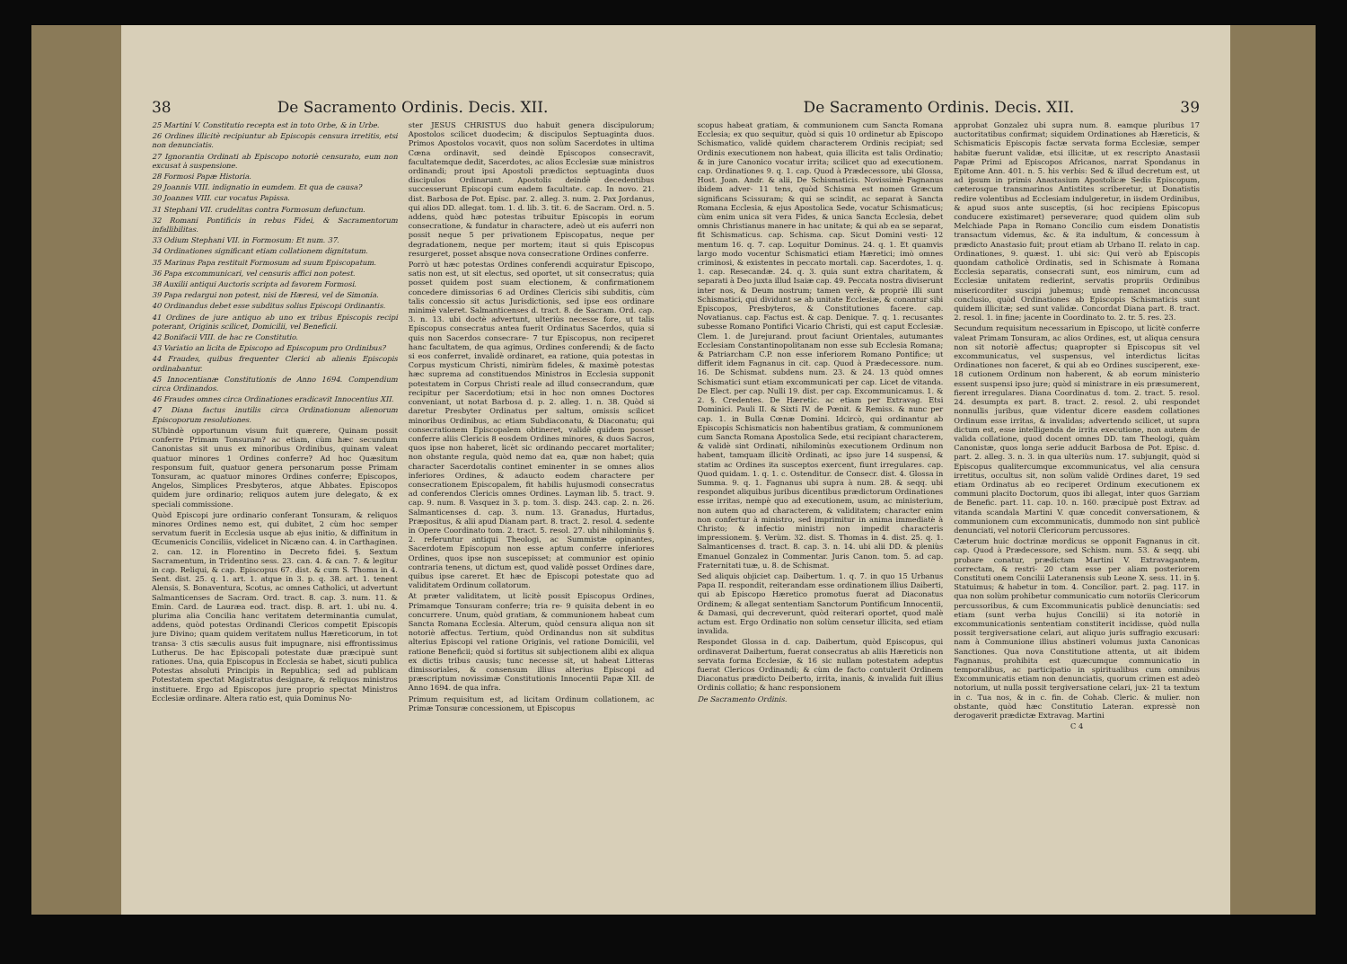38 De Sacramento Ordinis. Decis. XII.
25 Martini V. Constitutio recepta est in toto Orbe, & in Urbe.
26 Ordines illicitè recipiuntur ab Episcopis censura irretitis, etsi non denunciatis.
27 Ignorantia Ordinati ab Episcopo notoriè censurato, eum non excusat à suspensione.
28 Formosi Papæ Historia.
29 Joannis VIII. indignatio in eumdem. Et qua de causa?
30 Joannes VIII. cur vocatus Papissa.
31 Stephani VII. crudelitas contra Formosum defunctum.
32 Romani Pontificis in rebus Fidei, & Sacramentorum infallibilitas.
33 Odium Stephani VII. in Formosum: Et num. 37.
34 Ordinationes significant etiam collationem dignitatum.
35 Marinus Papa restituit Formosum ad suum Episcopatum.
36 Papa excommunicari, vel censuris affici non potest.
38 Auxilii antiqui Auctoris scripta ad favorem Formosi.
39 Papa redargui non potest, nisi de Hæresi, vel de Simonia.
40 Ordinandus debet esse subditus solius Episcopi Ordinantis.
41 Ordines de jure antiquo ab uno ex tribus Episcopis recipi poterant, Originis scilicet, Domicilii, vel Beneficii.
42 Bonifacii VIII. de hac re Constitutio.
43 Variatio an licita de Episcopo ad Episcopum pro Ordinibus?
44 Fraudes, quibus frequenter Clerici ab alienis Episcopis ordinabantur.
45 Innocentianæ Constitutionis de Anno 1694. Compendium circa Ordinandos.
46 Fraudes omnes circa Ordinationes eradicavit Innocentius XII.
47 Diana factus inutilis circa Ordinationum alienorum Episcoporum resolutiones.
SUbindè opportunum visum fuit quærere, Quinam possit conferre Primam Tonsuram? ac etiam, cùm hæc secundum Canonistas sit unus ex minoribus Ordinibus, quinam valeat quatuor minores 1 Ordines conferre? Ad hoc Quæsitum responsum fuit, quatuor genera personarum posse Primam Tonsuram, ac quatuor minores Ordines conferre; Episcopos, Angelos, Simplices Presbyteros, atque Abbates. Episcopos quidem jure ordinario; reliquos autem jure delegato, & ex speciali commissione.
Quòd Episcopi jure ordinario conferant Tonsuram, & reliquos minores Ordines nemo est, qui dubitet, 2 cùm hoc semper servatum fuerit in Ecclesia usque ab ejus initio, & diffinitum in Œcumenicis Conciliis, videlicet in Nicæno can. 4. in Carthaginen. 2. can. 12. in Florentino in Decreto fidei. §. Sextum Sacramentum, in Tridentino sess. 23. can. 4. & can. 7. & legitur in cap. Reliqui, & cap. Episcopus 67. dist. & cum S. Thoma in 4. Sent. dist. 25. q. 1. art. 1. atque in 3. p. q. 38. art. 1. tenent Alensis, S. Bonaventura, Scotus, ac omnes Catholici, ut advertunt Salmanticenses de Sacram. Ord. tract. 8. cap. 3. num. 11. & Emin. Card. de Lauræa eod. tract. disp. 8. art. 1. ubi nu. 4. plurima alia Concilia hanc veritatem determinantia cumulat, addens, quòd potestas Ordinandi Clericos competit Episcopis jure Divino; quam quidem veritatem nullus Hæreticorum, in tot transa- 3 ctis sæculis ausus fuit impugnare, nisi effrontissimus Lutherus. De hac Episcopali potestate duæ præcipuè sunt rationes. Una, quia Episcopus in Ecclesia se habet, sicuti publica Potestas absoluti Principis in Republica; sed ad publicam Potestatem spectat Magistratus designare, & reliquos ministros instituere. Ergo ad Episcopos jure proprio spectat Ministros Ecclesiæ ordinare. Altera ratio est, quia Dominus No-
ster JESUS CHRISTUS duo habuit genera discipulorum; Apostolos scilicet duodecim; & discipulos Septuaginta duos. Primos Apostolos vocavit, quos non solùm Sacerdotes in ultima Cœna ordinavit, sed deindè Episcopos consecravit, facultatemque dedit, Sacerdotes, ac alios Ecclesiæ suæ ministros ordinandi; prout ipsi Apostoli prædictos septuaginta duos discipulos Ordinarunt. Apostolis deindè decedentibus successerunt Episcopi cum eadem facultate. cap. In novo. 21. dist. Barbosa de Pot. Episc. par. 2. alleg. 3. num. 2. Pax Jordanus, qui alios DD. allegat. tom. 1. d. lib. 3. tit. 6. de Sacram. Ord. n. 5. addens, quòd hæc potestas tribuitur Episcopis in eorum consecratione, & fundatur in charactere, adeò ut eis auferri non possit neque 5 per privationem Episcopatus, neque per degradationem, neque per mortem; itaut si quis Episcopus resurgeret, posset absque nova consecratione Ordines conferre.
Porrò ut hæc potestas Ordines conferendi acquiratur Episcopo, satis non est, ut sit electus, sed oportet, ut sit consecratus; quia posset quidem post suam electionem, & confirmationem concedere dimissorias 6 ad Ordines Clericis sibi subditis, cùm talis concessio sit actus Jurisdictionis, sed ipse eos ordinare minimè valeret. Salmanticenses d. tract. 8. de Sacram. Ord. cap. 3. n. 13. ubi doctè advertunt, ulteriùs necesse fore, ut talis Episcopus consecratus antea fuerit Ordinatus Sacerdos, quia si quis non Sacerdos consecrare- 7 tur Episcopus, non reciperet hanc facultatem, de qua agimus, Ordines conferendi; & de facto si eos conferret, invalidè ordinaret, ea ratione, quia potestas in Corpus mysticum Christi, nimirùm fideles, & maximè potestas hæc suprema ad constituendos Ministros in Ecclesia supponit potestatem in Corpus Christi reale ad illud consecrandum, quæ recipitur per Sacerdotium; etsi in hoc non omnes Doctores conveniant, ut notat Barbosa d. p. 2. alleg. 1. n. 38. Quòd si daretur Presbyter Ordinatus per saltum, omissis scilicet minoribus Ordinibus, ac etiam Subdiaconatu, & Diaconatu; qui consecrationem Episcopalem obtineret, validè quidem posset conferre aliis Clericis 8 eosdem Ordines minores, & duos Sacros, quos ipse non haberet, licèt sic ordinando peccaret mortaliter; non obstante regula, quòd nemo dat ea, quæ non habet; quia character Sacerdotalis continet eminenter in se omnes alios inferiores Ordines, & adaucto eodem charactere per consecrationem Episcopalem, fit habilis hujusmodi consecratus ad conferendos Clericis omnes Ordines. Layman lib. 5. tract. 9. cap. 9. num. 8. Vasquez in 3. p. tom. 3. disp. 243. cap. 2. n. 26. Salmanticenses d. cap. 3. num. 13. Granadus, Hurtadus, Præpositus, & alii apud Dianam part. 8. tract. 2. resol. 4. sedente in Opere Coordinato tom. 2. tract. 5. resol. 27. ubi nihilominùs §. 2. referuntur antiqui Theologi, ac Summistæ opinantes, Sacerdotem Episcopum non esse aptum conferre inferiores Ordines, quos ipse non suscepisset; at communior est opinio contraria tenens, ut dictum est, quod validè posset Ordines dare, quibus ipse careret. Et hæc de Episcopi potestate quo ad validitatem Ordinum collatorum.
At præter validitatem, ut licitè possit Episcopus Ordines, Primamque Tonsuram conferre; tria re- 9 quisita debent in eo concurrere. Unum, quòd gratiam, & communionem habeat cum Sancta Romana Ecclesia. Alterum, quòd censura aliqua non sit notoriè affectus. Tertium, quòd Ordinandus non sit subditus alterius Episcopi vel ratione Originis, vel ratione Domicilii, vel ratione Beneficii; quòd si fortitus sit subjectionem alibi ex aliqua ex dictis tribus causis; tunc necesse sit, ut habeat Litteras dimissoriales, & consensum illius alterius Episcopi ad præscriptum novissimæ Constitutionis Innocentii Papæ XII. de Anno 1694. de qua infra.
Primum requisitum est, ad licitam Ordinum collationem, ac Primæ Tonsuræ concessionem, ut Episcopus
De Sacramento Ordinis. Decis. XII. 39
scopus habeat gratiam, & communionem cum Sancta Romana Ecclesia; ex quo sequitur, quòd si quis 10 ordinetur ab Episcopo Schismatico, validè quidem characterem Ordinis recipiat; sed Ordinis executionem non habeat, quia illicita est talis Ordinatio; & in jure Canonico vocatur irrita; scilicet quo ad executionem. cap. Ordinationes 9. q. 1. cap. Quod à Prædecessore, ubi Glossa, Host. Joan. Andr. & alii, De Schismaticis. Novissimè Fagnanus ibidem adver- 11 tens, quòd Schisma est nomen Græcum significans Scissuram; & qui se scindit, ac separat à Sancta Romana Ecclesia, & ejus Apostolica Sede, vocatur Schismaticus; cùm enim unica sit vera Fides, & unica Sancta Ecclesia, debet omnis Christianus manere in hac unitate; & qui ab ea se separat, fit Schismaticus. cap. Schisma. cap. Sicut Domini vesti- 12 mentum 16. q. 7. cap. Loquitur Dominus. 24. q. 1. Et quamvis largo modo vocentur Schismatici etiam Hæretici; imò omnes criminosi, & existentes in peccato mortali. cap. Sacerdotes, 1. q. 1. cap. Resecandæ. 24. q. 3. quia sunt extra charitatem, & separati à Deo juxta illud Isaiæ cap. 49. Peccata nostra diviserunt inter nos, & Deum nostrum; tamen verè, & propriè illi sunt Schismatici, qui dividunt se ab unitate Ecclesiæ, & conantur sibi Episcopos, Presbyteros, & Constitutiones facere. cap. Novatianus. cap. Factus est. & cap. Denique. 7. q. 1. recusantes subesse Romano Pontifici Vicario Christi, qui est caput Ecclesiæ. Clem. 1. de Jurejurand. prout faciunt Orientales, autumantes Ecclesiam Constantinopolitanam non esse sub Ecclesia Romana; & Patriarcham C.P. non esse inferiorem Romano Pontifice; ut differit idem Fagnanus in cit. cap. Quod à Prædecessore. num. 16. De Schismat. subdens num. 23. & 24. 13 quòd omnes Schismatici sunt etiam excommunicati per cap. Licet de vitanda. De Elect. per cap. Nulli 19. dist. per cap. Excommunicamus. 1. & 2. §. Credentes. De Hæretic. ac etiam per Extravag. Etsi Dominici. Pauli II. & Sixti IV. de Pœnit. & Remiss. & nunc per cap. 1. in Bulla Cœnæ Domini. Idcircò, qui ordinantur ab Episcopis Schismaticis non habentibus gratiam, & communionem cum Sancta Romana Apostolica Sede, etsi recipiant characterem, & validè sint Ordinati, nihilominùs executionem Ordinum non habent, tamquam illicitè Ordinati, ac ipso jure 14 suspensi, & statim ac Ordines ita susceptos exercent, fiunt irregulares. cap. Quod quidam. 1. q. 1. c. Ostenditur. de Consecr. dist. 4. Glossa in Summa. 9. q. 1. Fagnanus ubi supra à num. 28. & seqq. ubi respondet aliquibus juribus dicentibus prædictorum Ordinationes esse irritas, nempè quo ad executionem, usum, ac ministerium, non autem quo ad characterem, & validitatem; character enim non confertur à ministro, sed imprimitur in anima immediatè à Christo; & infectio ministri non impedit characteris impressionem. §. Verùm. 32. dist. S. Thomas in 4. dist. 25. q. 1. Salmanticenses d. tract. 8. cap. 3. n. 14. ubi alii DD. & pleniùs Emanuel Gonzalez in Commentar. Juris Canon. tom. 5. ad cap. Fraternitati tuæ, u. 8. de Schismat.
Sed aliquis objiciet cap. Daibertum. 1. q. 7. in quo 15 Urbanus Papa II. respondit, reiterandam esse ordinationem illius Daiberti, qui ab Episcopo Hæretico promotus fuerat ad Diaconatus Ordinem; & allegat sententiam Sanctorum Pontificum Innocentii, & Damasi, qui decreverunt, quòd reiterari oportet, quod malè actum est. Ergo Ordinatio non solùm censetur illicita, sed etiam invalida.
Respondet Glossa in d. cap. Daibertum, quòd Episcopus, qui ordinaverat Daibertum, fuerat consecratus ab aliis Hæreticis non servata forma Ecclesiæ, & 16 sic nullam potestatem adeptus fuerat Clericos Ordinandi; & cùm de facto contulerit Ordinem Diaconatus prædicto Deiberto, irrita, inanis, & invalida fuit illius Ordinis collatio; & hanc responsionem
De Sacramento Ordinis.
approbat Gonzalez ubi supra num. 8. eamque pluribus 17 auctoritatibus confirmat; siquidem Ordinationes ab Hæreticis, & Schismaticis Episcopis factæ servata forma Ecclesiæ, semper habitæ fuerunt validæ, etsi illicitæ, ut ex rescripto Anastasii Papæ Primi ad Episcopos Africanos, narrat Spondanus in Epitome Ann. 401. n. 5. his verbis: Sed & illud decretum est, ut ad ipsum in primis Anastasium Apostolicæ Sedis Episcopum, cæterosque transmarinos Antistites scriberetur, ut Donatistis redire volentibus ad Ecclesiam indulgeretur, in iisdem Ordinibus, & apud suos ante susceptis, (si hoc recipiens Episcopus conducere existimaret) perseverare; quod quidem olim sub Melchiade Papa in Romano Concilio cum eisdem Donatistis transactum videmus, &c. & ita indultum, & concessum à prædicto Anastasio fuit; prout etiam ab Urbano II. relato in cap. Ordinationes, 9. quæst. 1. ubi sic: Qui verò ab Episcopis quondam catholicè Ordinatis, sed in Schismate à Romana Ecclesia separatis, consecrati sunt, eos nimirum, cum ad Ecclesiæ unitatem redierint, servatis propriis Ordinibus misericorditer suscipi jubemus; undè remanet inconcussa conclusio, quòd Ordinationes ab Episcopis Schismaticis sunt quidem illicitæ; sed sunt validæ. Concordat Diana part. 8. tract. 2. resol. 1. in fine; jacente in Coordinato to. 2. tr. 5. res. 23.
Secundum requisitum necessarium in Episcopo, ut licitè conferre valeat Primam Tonsuram, ac alios Ordines, est, ut aliqua censura non sit notoriè affectus; quapropter si Episcopus sit vel excommunicatus, vel suspensus, vel interdictus licitas Ordinationes non faceret, & qui ab eo Ordines susciperent, exe- 18 cutionem Ordinum non haberent, & ab eorum ministerio essent suspensi ipso jure; quòd si ministrare in eis præsumerent, fierent irregulares. Diana Coordinatus d. tom. 2. tract. 5. resol. 24. desumpta ex part. 8. tract. 2. resol. 2. ubi respondet nonnullis juribus, quæ videntur dicere easdem collationes Ordinum esse irritas, & invalidas; advertendo scilicet, ut supra dictum est, esse intelligenda de irrita executione, non autem de valida collatione, quod docent omnes DD. tam Theologi, quàm Canonistæ, quos longa serie adducit Barbosa de Pot. Episc. d. part. 2. alleg. 3. n. 3. in qua ulteriùs num. 17. subjungit, quòd si Episcopus qualitercumque excommunicatus, vel alia censura irretitus, occultus sit, non solùm validè Ordines daret, 19 sed etiam Ordinatus ab eo reciperet Ordinum executionem ex communi placito Doctorum, quos ibi allegat, inter quos Garziam de Benefic. part. 11. cap. 10. n. 160. præcipuè post Extrav. ad vitanda scandala Martini V. quæ concedit conversationem, & communionem cum excommunicatis, dummodo non sint publicè denunciati, vel notorii Clericorum percussores.
Cæterum huic doctrinæ mordicus se opponit Fagnanus in cit. cap. Quod à Prædecessore, sed Schism. num. 53. & seqq. ubi probare conatur, prædictam Martini V. Extravagantem, correctam, & restri- 20 ctam esse per aliam posteriorem Constituti onem Concilii Lateranensis sub Leone X. sess. 11. in §. Statuimus; & habetur in tom. 4. Concilior. part. 2. pag. 117. in qua non solùm prohibetur communicatio cum notoriis Clericorum percussoribus, & cum Excommunicatis publicè denunciatis: sed etiam (sunt verba hujus Concilii) si ita notoriè in excommunicationis sententiam constiterit incidisse, quòd nulla possit tergiversatione celari, aut aliquo juris suffragio excusari: nam à Communione illius abstineri volumus juxta Canonicas Sanctiones. Qua nova Constitutione attenta, ut ait ibidem Fagnanus, prohibita est quæcumque communicatio in temporalibus, ac participatio in spiritualibus cum omnibus Excommunicatis etiam non denunciatis, quorum crimen est adeò notorium, ut nulla possit tergiversatione celari, jux- 21 ta textum in c. Tua nos, & in c. fin. de Cohab. Cleric. & mulier. non obstante, quòd hæc Constitutio Lateran. expressè non derogaverit prædictæ Extravag. Martini
C 4